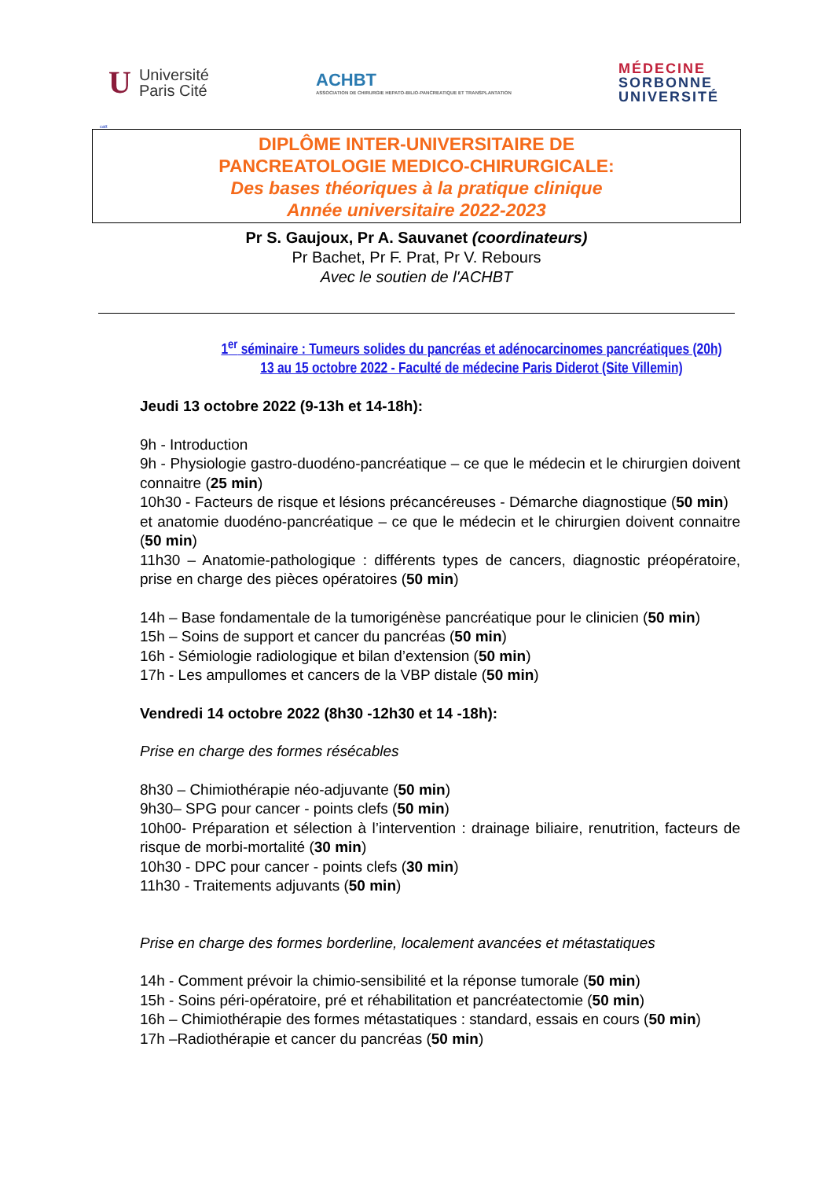U Université
Paris Cité
ACHBT
ASSOCIATION DE CHIRURGIE HEPATO-BILIO-PANCREATIQUE ET TRANSPLANTATION
MÉDECINE
SORBONNE
UNIVERSITÉ
catt
DIPLÔME INTER-UNIVERSITAIRE DE
PANCREATOLOGIE MEDICO-CHIRURGICALE:
Des bases théoriques à la pratique clinique
Année universitaire 2022-2023
Pr S. Gaujoux, Pr A. Sauvanet (coordinateurs)
Pr Bachet, Pr F. Prat, Pr V. Rebours
Avec le soutien de l'ACHBT
1<sup>er</sup> séminaire : Tumeurs solides du pancréas et adénocarcinomes pancréatiques (20h)
13 au 15 octobre 2022 - Faculté de médecine Paris Diderot (Site Villemin)
Jeudi 13 octobre 2022 (9-13h et 14-18h):
9h - Introduction
9h - Physiologie gastro-duodéno-pancréatique – ce que le médecin et le chirurgien doivent connaitre (25 min)
10h30 - Facteurs de risque et lésions précancéreuses - Démarche diagnostique (50 min)
et anatomie duodéno-pancréatique – ce que le médecin et le chirurgien doivent connaitre (50 min)
11h30 – Anatomie-pathologique : différents types de cancers, diagnostic préopératoire, prise en charge des pièces opératoires (50 min)
14h – Base fondamentale de la tumorigénèse pancréatique pour le clinicien (50 min)
15h – Soins de support et cancer du pancréas (50 min)
16h - Sémiologie radiologique et bilan d’extension (50 min)
17h - Les ampullomes et cancers de la VBP distale (50 min)
Vendredi 14 octobre 2022 (8h30 -12h30 et 14 -18h):
Prise en charge des formes résécables
8h30 – Chimiothérapie néo-adjuvante (50 min)
9h30– SPG pour cancer - points clefs (50 min)
10h00- Préparation et sélection à l’intervention : drainage biliaire, renutrition, facteurs de risque de morbi-mortalité (30 min)
10h30 - DPC pour cancer - points clefs (30 min)
11h30 - Traitements adjuvants (50 min)
Prise en charge des formes borderline, localement avancées et métastatiques
14h - Comment prévoir la chimio-sensibilité et la réponse tumorale (50 min)
15h - Soins péri-opératoire, pré et réhabilitation et pancréatectomie (50 min)
16h – Chimiothérapie des formes métastatiques : standard, essais en cours (50 min)
17h –Radiothérapie et cancer du pancréas (50 min)